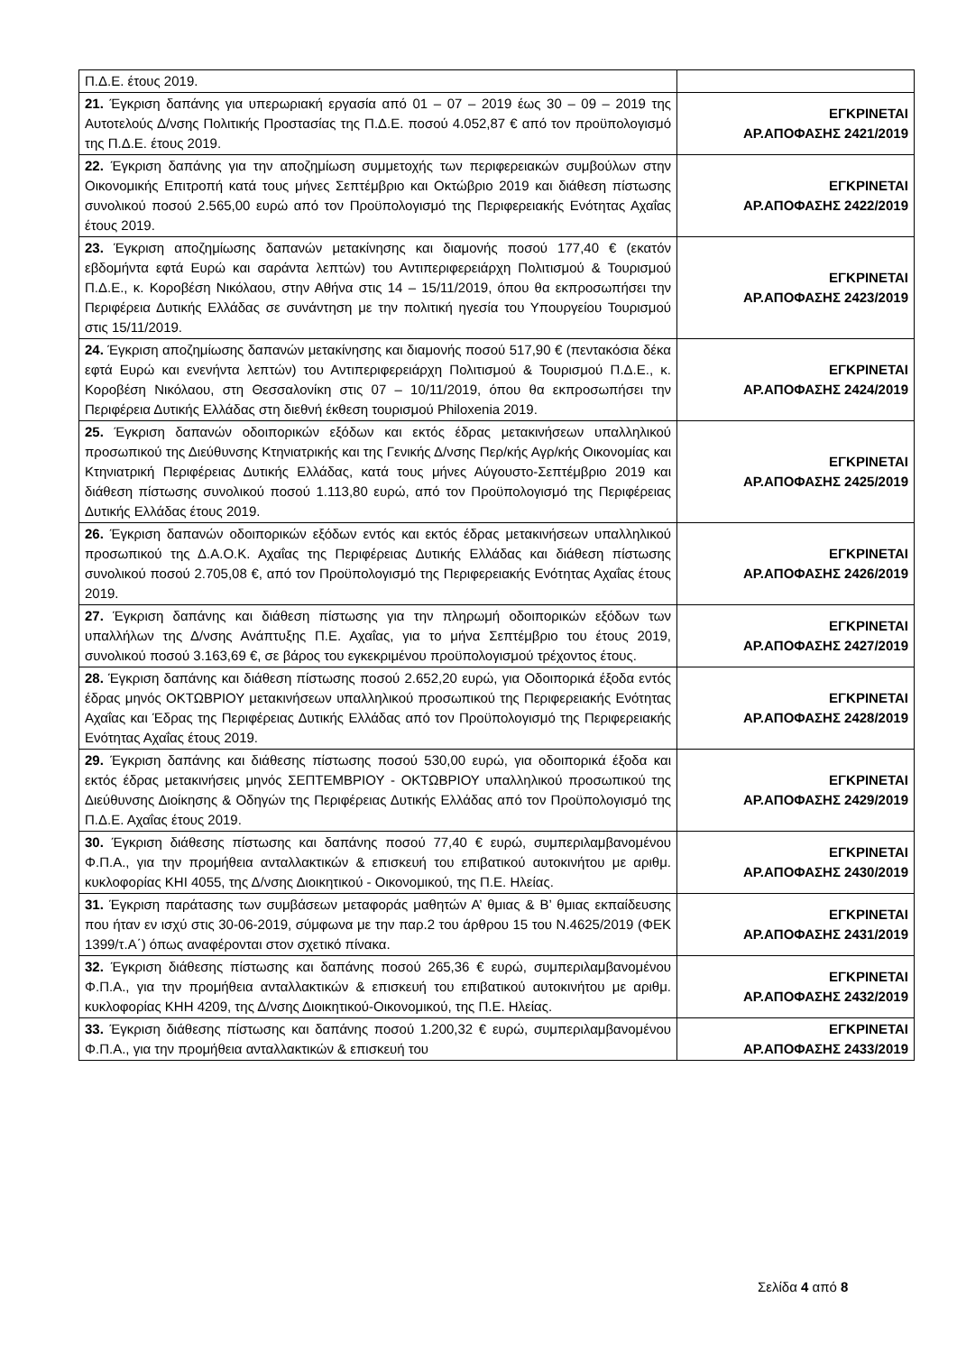| Π.Δ.Ε. έτους 2019. | |
| 21. Έγκριση δαπάνης για υπερωριακή εργασία από 01 – 07 – 2019 έως 30 – 09 – 2019 της Αυτοτελούς Δ/νσης Πολιτικής Προστασίας της Π.Δ.Ε. ποσού 4.052,87 € από τον προϋπολογισμό της Π.Δ.Ε. έτους 2019. | ΕΓΚΡΙΝΕΤΑΙ ΑΡ.ΑΠΟΦΑΣΗΣ 2421/2019 |
| 22. Έγκριση δαπάνης για την αποζημίωση συμμετοχής των περιφερειακών συμβούλων στην Οικονομικής Επιτροπή κατά τους μήνες Σεπτέμβριο και Οκτώβριο 2019 και διάθεση πίστωσης συνολικού ποσού 2.565,00 ευρώ από τον Προϋπολογισμό της Περιφερειακής Ενότητας Αχαΐας έτους 2019. | ΕΓΚΡΙΝΕΤΑΙ ΑΡ.ΑΠΟΦΑΣΗΣ 2422/2019 |
| 23. Έγκριση αποζημίωσης δαπανών μετακίνησης και διαμονής ποσού 177,40 € (εκατόν εβδομήντα εφτά Ευρώ και σαράντα λεπτών) του Αντιπεριφερειάρχη Πολιτισμού & Τουρισμού Π.Δ.Ε., κ. Κοροβέση Νικόλαου, στην Αθήνα στις 14 – 15/11/2019, όπου θα εκπροσωπήσει την Περιφέρεια Δυτικής Ελλάδας σε συνάντηση με την πολιτική ηγεσία του Υπουργείου Τουρισμού στις 15/11/2019. | ΕΓΚΡΙΝΕΤΑΙ ΑΡ.ΑΠΟΦΑΣΗΣ 2423/2019 |
| 24. Έγκριση αποζημίωσης δαπανών μετακίνησης και διαμονής ποσού 517,90 € (πεντακόσια δέκα εφτά Ευρώ και ενενήντα λεπτών) του Αντιπεριφερειάρχη Πολιτισμού & Τουρισμού Π.Δ.Ε., κ. Κοροβέση Νικόλαου, στη Θεσσαλονίκη στις 07 – 10/11/2019, όπου θα εκπροσωπήσει την Περιφέρεια Δυτικής Ελλάδας στη διεθνή έκθεση τουρισμού Philoxenia 2019. | ΕΓΚΡΙΝΕΤΑΙ ΑΡ.ΑΠΟΦΑΣΗΣ 2424/2019 |
| 25. Έγκριση δαπανών οδοιπορικών εξόδων και εκτός έδρας μετακινήσεων υπαλληλικού προσωπικού της Διεύθυνσης Κτηνιατρικής και της Γενικής Δ/νσης Περ/κής Αγρ/κής Οικονομίας και Κτηνιατρική Περιφέρειας Δυτικής Ελλάδας, κατά τους μήνες Αύγουστο-Σεπτέμβριο 2019 και διάθεση πίστωσης συνολικού ποσού 1.113,80 ευρώ, από τον Προϋπολογισμό της Περιφέρειας Δυτικής Ελλάδας έτους 2019. | ΕΓΚΡΙΝΕΤΑΙ ΑΡ.ΑΠΟΦΑΣΗΣ 2425/2019 |
| 26. Έγκριση δαπανών οδοιπορικών εξόδων εντός και εκτός έδρας μετακινήσεων υπαλληλικού προσωπικού της Δ.Α.Ο.Κ. Αχαΐας της Περιφέρειας Δυτικής Ελλάδας και διάθεση πίστωσης συνολικού ποσού 2.705,08 €, από τον Προϋπολογισμό της Περιφερειακής Ενότητας Αχαΐας έτους 2019. | ΕΓΚΡΙΝΕΤΑΙ ΑΡ.ΑΠΟΦΑΣΗΣ 2426/2019 |
| 27. Έγκριση δαπάνης και διάθεση πίστωσης για την πληρωμή οδοιπορικών εξόδων των υπαλλήλων της Δ/νσης Ανάπτυξης Π.Ε. Αχαΐας, για το μήνα Σεπτέμβριο του έτους 2019, συνολικού ποσού 3.163,69 €, σε βάρος του εγκεκριμένου προϋπολογισμού τρέχοντος έτους. | ΕΓΚΡΙΝΕΤΑΙ ΑΡ.ΑΠΟΦΑΣΗΣ 2427/2019 |
| 28. Έγκριση δαπάνης και διάθεση πίστωσης ποσού 2.652,20 ευρώ, για Οδοιπορικά έξοδα εντός έδρας μηνός ΟΚΤΩΒΡΙΟΥ μετακινήσεων υπαλληλικού προσωπικού της Περιφερειακής Ενότητας Αχαΐας και Έδρας της Περιφέρειας Δυτικής Ελλάδας από τον Προϋπολογισμό της Περιφερειακής Ενότητας Αχαΐας έτους 2019. | ΕΓΚΡΙΝΕΤΑΙ ΑΡ.ΑΠΟΦΑΣΗΣ 2428/2019 |
| 29. Έγκριση δαπάνης και διάθεσης πίστωσης ποσού 530,00 ευρώ, για οδοιπορικά έξοδα και εκτός έδρας μετακινήσεις μηνός ΣΕΠΤΕΜΒΡΙΟΥ - ΟΚΤΩΒΡΙΟΥ υπαλληλικού προσωπικού της Διεύθυνσης Διοίκησης & Οδηγών της Περιφέρειας Δυτικής Ελλάδας από τον Προϋπολογισμό της Π.Δ.Ε. Αχαΐας έτους 2019. | ΕΓΚΡΙΝΕΤΑΙ ΑΡ.ΑΠΟΦΑΣΗΣ 2429/2019 |
| 30. Έγκριση διάθεσης πίστωσης και δαπάνης ποσού 77,40 € ευρώ, συμπεριλαμβανομένου Φ.Π.Α., για την προμήθεια ανταλλακτικών & επισκευή του επιβατικού αυτοκινήτου με αριθμ. κυκλοφορίας ΚΗΙ 4055, της Δ/νσης Διοικητικού - Οικονομικού, της Π.Ε. Ηλείας. | ΕΓΚΡΙΝΕΤΑΙ ΑΡ.ΑΠΟΦΑΣΗΣ 2430/2019 |
| 31. Έγκριση παράτασης των συμβάσεων μεταφοράς μαθητών Α’ θμιας & Β’ θμιας εκπαίδευσης που ήταν εν ισχύ στις 30-06-2019, σύμφωνα με την παρ.2 του άρθρου 15 του Ν.4625/2019 (ΦΕΚ 1399/τ.Α΄) όπως αναφέρονται στον σχετικό πίνακα. | ΕΓΚΡΙΝΕΤΑΙ ΑΡ.ΑΠΟΦΑΣΗΣ 2431/2019 |
| 32. Έγκριση διάθεσης πίστωσης και δαπάνης ποσού 265,36 € ευρώ, συμπεριλαμβανομένου Φ.Π.Α., για την προμήθεια ανταλλακτικών & επισκευή του επιβατικού αυτοκινήτου με αριθμ. κυκλοφορίας ΚΗΗ 4209, της Δ/νσης Διοικητικού-Οικονομικού, της Π.Ε. Ηλείας. | ΕΓΚΡΙΝΕΤΑΙ ΑΡ.ΑΠΟΦΑΣΗΣ 2432/2019 |
| 33. Έγκριση διάθεσης πίστωσης και δαπάνης ποσού 1.200,32 € ευρώ, συμπεριλαμβανομένου Φ.Π.Α., για την προμήθεια ανταλλακτικών & επισκευή του | ΕΓΚΡΙΝΕΤΑΙ ΑΡ.ΑΠΟΦΑΣΗΣ 2433/2019 |
Σελίδα 4 από 8